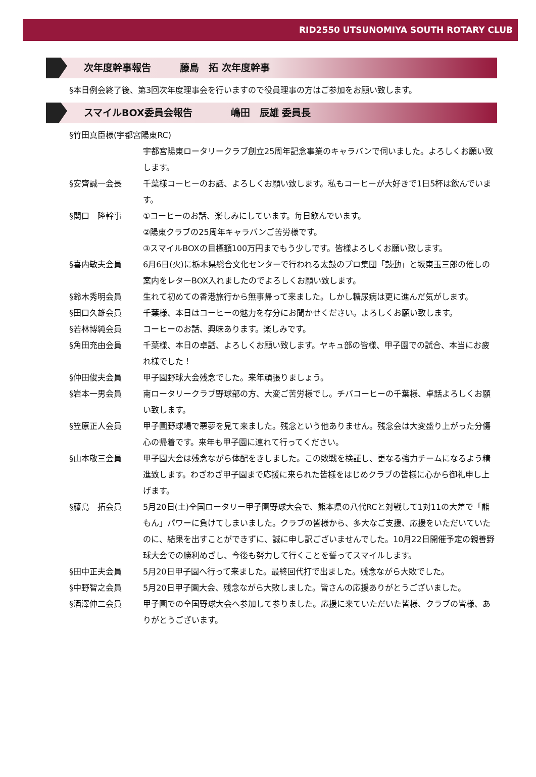RID2550 UTSUNOMIYA SOUTH ROTARY CLUB
次年度幹事報告　　　藤島　拓 次年度幹事
§本日例会終了後、第3回次年度理事会を行いますので役員理事の方はご参加をお願い致します。
スマイルBOX委員会報告　　　　嶋田　辰雄 委員長
§竹田真臣様(宇都宮陽東RC)
宇都宮陽東ロータリークラブ創立25周年記念事業のキャラバンで伺いました。よろしくお願い致します。
§安齊誠一会長 千葉様コーヒーのお話、よろしくお願い致します。私もコーヒーが大好きで1日5杯は飲んでいます。
§関口　隆幹事 ①コーヒーのお話、楽しみにしています。毎日飲んでいます。
②陽東クラブの25周年キャラバンご苦労様です。
③スマイルBOXの目標額100万円までもう少しです。皆様よろしくお願い致します。
§喜内敏夫会員 6月6日(火)に栃木県総合文化センターで行われる太鼓のプロ集団「鼓動」と坂東玉三郎の催しの案内をレターBOX入れましたのでよろしくお願い致します。
§鈴木秀明会員 生れて初めての香港旅行から無事帰って来ました。しかし糖尿病は更に進んだ気がします。
§田口久雄会員 千葉様、本日はコーヒーの魅力を存分にお聞かせください。よろしくお願い致します。
§若林博純会員 コーヒーのお話、興味あります。楽しみです。
§角田充由会員 千葉様、本日の卓話、よろしくお願い致します。ヤキュ部の皆様、甲子園での試合、本当にお疲れ様でした！
§仲田俊夫会員 甲子園野球大会残念でした。来年頑張りましょう。
§岩本一男会員 南ロータリークラブ野球部の方、大変ご苦労様でし。チバコーヒーの千葉様、卓話よろしくお願い致します。
§笠原正人会員 甲子園野球場で悪夢を見て来ました。残念という他ありません。残念会は大変盛り上がった分傷心の帰着です。来年も甲子園に連れて行ってください。
§山本敬三会員 甲子園大会は残念ながら体配をきしました。この敗戦を検証し、更なる強力チームになるよう精進致します。わざわざ甲子園まで応援に来られた皆様をはじめクラブの皆様に心から御礼申し上げます。
§藤島　拓会員 5月20日(土)全国ロータリー甲子園野球大会で、熊本県の八代RCと対戦して1対11の大差で「熊もん」パワーに負けてしまいました。クラブの皆様から、多大なご支援、応援をいただいていたのに、結果を出すことができずに、誠に申し訳ございませんでした。10月22日開催予定の親善野球大会での勝利めざし、今後も努力して行くことを誓ってスマイルします。
§田中正夫会員 5月20日甲子園へ行って来ました。最終回代打で出ました。残念ながら大敗でした。
§中野智之会員 5月20日甲子園大会、残念ながら大敗しました。皆さんの応援ありがとうございました。
§酒澤伸二会員 甲子園での全国野球大会へ参加して参りました。応援に来ていただいた皆様、クラブの皆様、ありがとうございます。